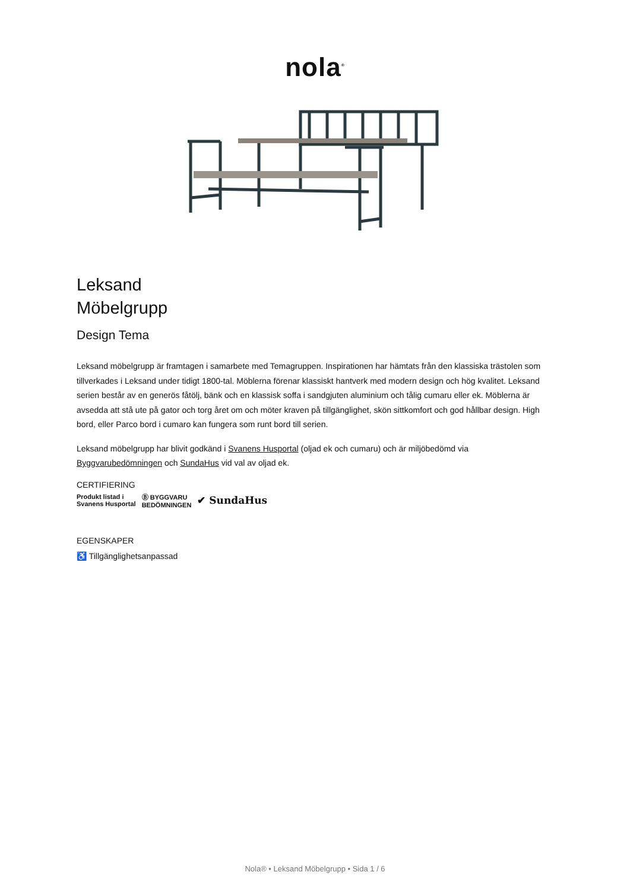nola<sup>®</sup>
Leksand
Möbelgrupp
Design Tema
Leksand möbelgrupp är framtagen i samarbete med Temagruppen. Inspirationen har hämtats från den klassiska trästolen som tillverkades i Leksand under tidigt 1800-tal. Möblerna förenar klassiskt hantverk med modern design och hög kvalitet. Leksand serien består av en generös fåtölj, bänk och en klassisk soffa i sandgjuten aluminium och tålig cumaru eller ek. Möblerna är avsedda att stå ute på gator och torg året om och möter kraven på tillgänglighet, skön sittkomfort och god hållbar design. High bord, eller Parco bord i cumaro kan fungera som runt bord till serien.
Leksand möbelgrupp har blivit godkänd i Svanens Husportal (oljad ek och cumaru) och är miljöbedömd via Byggvarubedömningen och SundaHus vid val av oljad ek.
CERTIFIERING
Produkt listad i
Svanens Husportal Ⓑ BYGGVARU
BEDÖMNINGEN ✔ SundaHus
EGENSKAPER
♿ Tillgänglighetsanpassad
Nola® • Leksand Möbelgrupp • Sida 1 / 6